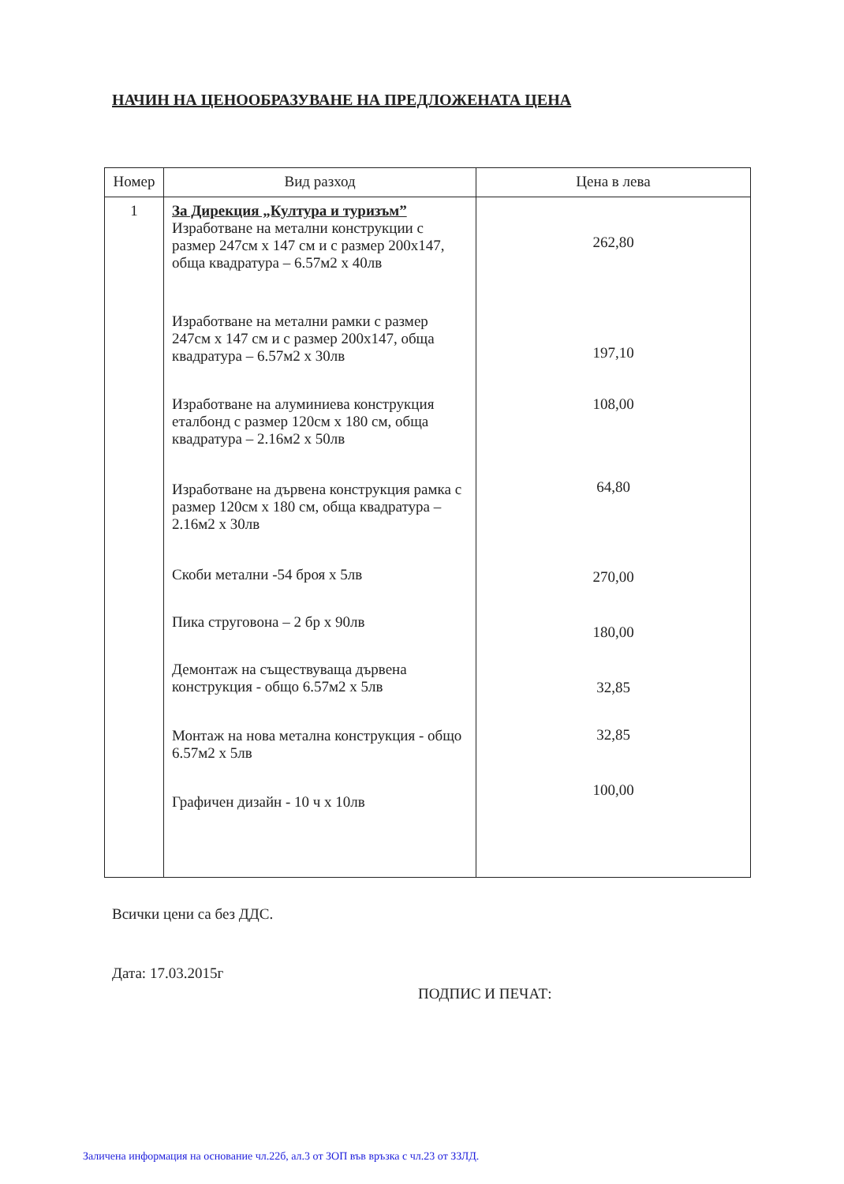НАЧИН НА ЦЕНООБРАЗУВАНЕ НА ПРЕДЛОЖЕНАТА ЦЕНА
| Номер | Вид разход | Цена в лева |
| --- | --- | --- |
| 1 | За Дирекция „Култура и туризъм” Изработване на метални конструкции с размер 247см х 147 см и с размер 200х147, обща квадратура – 6.57м2 х 40лв Изработване на метални рамки с размер 247см х 147 см и с размер 200х147, обща квадратура – 6.57м2 х 30лв Изработване на алуминиева конструкция еталбонд с размер 120см х 180 см, обща квадратура – 2.16м2 х 50лв Изработване на дървена конструкция рамка с размер 120см х 180 см, обща квадратура – 2.16м2 х 30лв Скоби метални -54 броя х 5лв Пика струговона – 2 бр х 90лв Демонтаж на съществуваща дървена конструкция - общо 6.57м2 х 5лв Монтаж на нова метална конструкция - общо 6.57м2 х 5лв Графичен дизайн - 10 ч х 10лв | 262,80 197,10 108,00 64,80 270,00 180,00 32,85 32,85 100,00 |
Всички цени са без ДДС.
Дата: 17.03.2015г
ПОДПИС И ПЕЧАТ:
Заличена информация на основание чл.22б, ал.3 от ЗОП във връзка с чл.23 от ЗЗЛД.